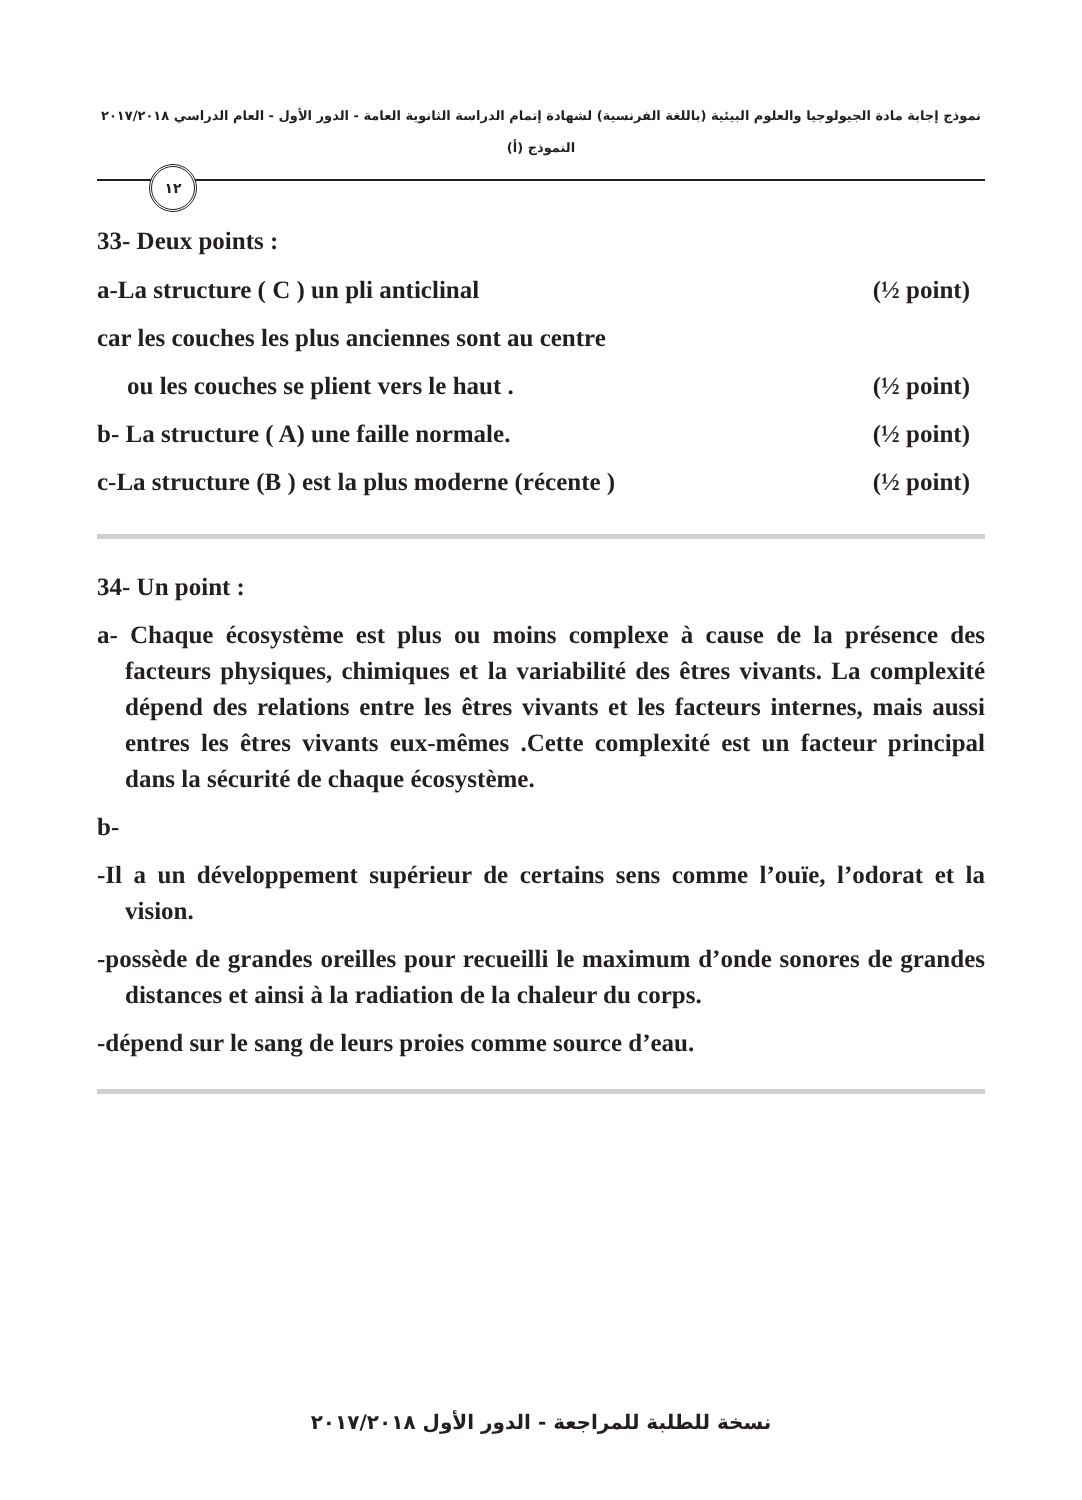نموذج إجابة مادة الجيولوجيا والعلوم البيئية (باللغة الفرنسية) لشهادة إتمام الدراسة الثانوية العامة - الدور الأول - العام الدراسي ٢٠١٧/٢٠١٨
النموذج (أ)
١٢
33- Deux points :
a-La structure ( C ) un pli anticlinal (½ point)
car les couches les plus anciennes sont au centre
ou les couches se plient vers le haut . (½ point)
b- La structure ( A) une faille normale. (½ point)
c-La structure (B ) est la plus moderne (récente ) (½ point)
34- Un point :
a- Chaque écosystème est plus ou moins complexe à cause de la présence des facteurs physiques, chimiques et la variabilité des êtres vivants. La complexité dépend des relations entre les êtres vivants et les facteurs internes, mais aussi entres les êtres vivants eux-mêmes .Cette complexité est un facteur principal dans la sécurité de chaque écosystème.
b-
-Il a un développement supérieur de certains sens comme l’ouïe, l’odorat et la vision.
-possède de grandes oreilles pour recueilli le maximum d’onde sonores de grandes distances et ainsi à la radiation de la chaleur du corps.
-dépend sur le sang de leurs proies comme source d’eau.
نسخة للطلبة للمراجعة - الدور الأول ٢٠١٧/٢٠١٨